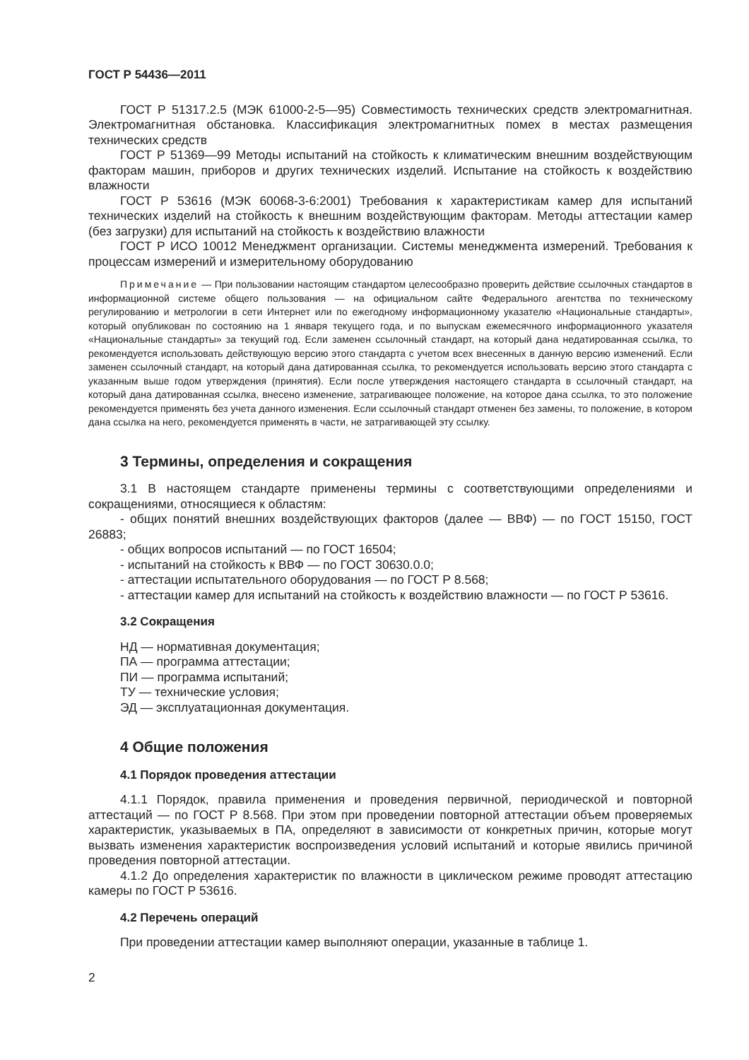ГОСТ Р 54436—2011
ГОСТ Р 51317.2.5 (МЭК 61000-2-5—95) Совместимость технических средств электромагнитная. Электромагнитная обстановка. Классификация электромагнитных помех в местах размещения технических средств
ГОСТ Р 51369—99 Методы испытаний на стойкость к климатическим внешним воздействующим факторам машин, приборов и других технических изделий. Испытание на стойкость к воздействию влажности
ГОСТ Р 53616 (МЭК 60068-3-6:2001) Требования к характеристикам камер для испытаний технических изделий на стойкость к внешним воздействующим факторам. Методы аттестации камер (без загрузки) для испытаний на стойкость к воздействию влажности
ГОСТ Р ИСО 10012 Менеджмент организации. Системы менеджмента измерений. Требования к процессам измерений и измерительному оборудованию
Примечание — При пользовании настоящим стандартом целесообразно проверить действие ссылочных стандартов в информационной системе общего пользования — на официальном сайте Федерального агентства по техническому регулированию и метрологии в сети Интернет или по ежегодному информационному указателю «Национальные стандарты», который опубликован по состоянию на 1 января текущего года, и по выпускам ежемесячного информационного указателя «Национальные стандарты» за текущий год. Если заменен ссылочный стандарт, на который дана недатированная ссылка, то рекомендуется использовать действующую версию этого стандарта с учетом всех внесенных в данную версию изменений. Если заменен ссылочный стандарт, на который дана датированная ссылка, то рекомендуется использовать версию этого стандарта с указанным выше годом утверждения (принятия). Если после утверждения настоящего стандарта в ссылочный стандарт, на который дана датированная ссылка, внесено изменение, затрагивающее положение, на которое дана ссылка, то это положение рекомендуется применять без учета данного изменения. Если ссылочный стандарт отменен без замены, то положение, в котором дана ссылка на него, рекомендуется применять в части, не затрагивающей эту ссылку.
3 Термины, определения и сокращения
3.1 В настоящем стандарте применены термины с соответствующими определениями и сокращениями, относящиеся к областям:
- общих понятий внешних воздействующих факторов (далее — ВВФ) — по ГОСТ 15150, ГОСТ 26883;
- общих вопросов испытаний — по ГОСТ 16504;
- испытаний на стойкость к ВВФ — по ГОСТ 30630.0.0;
- аттестации испытательного оборудования — по ГОСТ Р 8.568;
- аттестации камер для испытаний на стойкость к воздействию влажности — по ГОСТ Р 53616.
3.2 Сокращения
НД — нормативная документация;
ПА — программа аттестации;
ПИ — программа испытаний;
ТУ — технические условия;
ЭД — эксплуатационная документация.
4 Общие положения
4.1 Порядок проведения аттестации
4.1.1 Порядок, правила применения и проведения первичной, периодической и повторной аттестаций — по ГОСТ Р 8.568. При этом при проведении повторной аттестации объем проверяемых характеристик, указываемых в ПА, определяют в зависимости от конкретных причин, которые могут вызвать изменения характеристик воспроизведения условий испытаний и которые явились причиной проведения повторной аттестации.
4.1.2 До определения характеристик по влажности в циклическом режиме проводят аттестацию камеры по ГОСТ Р 53616.
4.2 Перечень операций
При проведении аттестации камер выполняют операции, указанные в таблице 1.
2